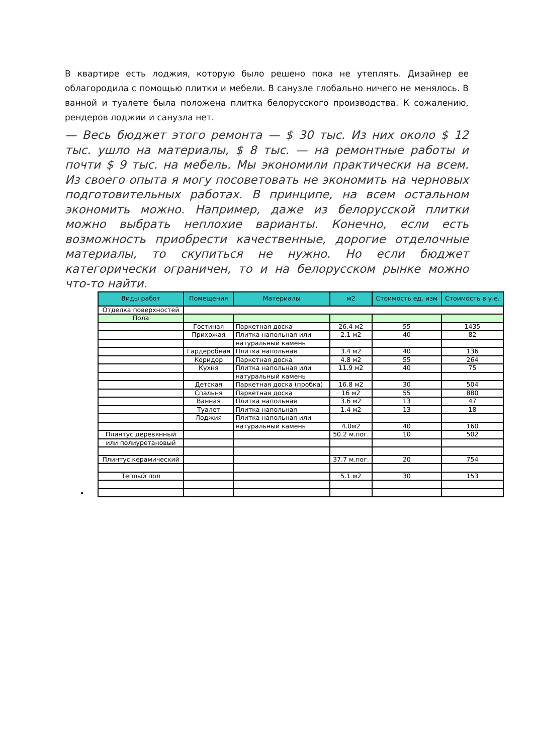В квартире есть лоджия, которую было решено пока не утеплять. Дизайнер ее облагородила с помощью плитки и мебели. В санузле глобально ничего не менялось. В ванной и туалете была положена плитка белорусского производства. К сожалению, рендеров лоджии и санузла нет.
— Весь бюджет этого ремонта — $ 30 тыс. Из них около $ 12 тыс. ушло на материалы, $ 8 тыс. — на ремонтные работы и почти $ 9 тыс. на мебель. Мы экономили практически на всем. Из своего опыта я могу посоветовать не экономить на черновых подготовительных работах. В принципе, на всем остальном экономить можно. Например, даже из белорусской плитки можно выбрать неплохие варианты. Конечно, если есть возможность приобрести качественные, дорогие отделочные материалы, то скупиться не нужно. Но если бюджет категорически ограничен, то и на белорусском рынке можно что-то найти.
•
| Виды работ | Помещения | Материалы | м2 | Стоимость ед. изм | Стоимость в у.е. |
| --- | --- | --- | --- | --- | --- |
| Отделка поверхностей | | | | | |
| Пола | | | | | |
| | Гостиная | Паркетная доска | 26.4 м2 | 55 | 1435 |
| | Прихожая | Плитка напольная или | 2.1 м2 | 40 | 82 |
| | | натуральный камень | | | |
| | Гардеробная | Плитка напольная | 3.4 м2 | 40 | 136 |
| | Коридор | Паркетная доска | 4.8 м2 | 55 | 264 |
| | Кухня | Плитка напольная или | 11.9 м2 | 40 | 75 |
| | | натуральный камень | | | |
| | Детская | Паркетная доска (пробка) | 16.8 м2 | 30 | 504 |
| | Спальня | Паркетная доска | 16 м2 | 55 | 880 |
| | Ванная | Плитка напольная | 3.6 м2 | 13 | 47 |
| | Туалет | Плитка напольная | 1.4 м2 | 13 | 18 |
| | Лоджия | Плитка напольная или | | | |
| | | натуральный камень | 4.0м2 | 40 | 160 |
| Плинтус деревянный | | | 50.2 м.пог. | 10 | 502 |
| или полиуретановый | | | | | |
| Плинтус керамический | | | 37.7 м.пог. | 20 | 754 |
| Теплый пол | | | 5.1 м2 | 30 | 153 |